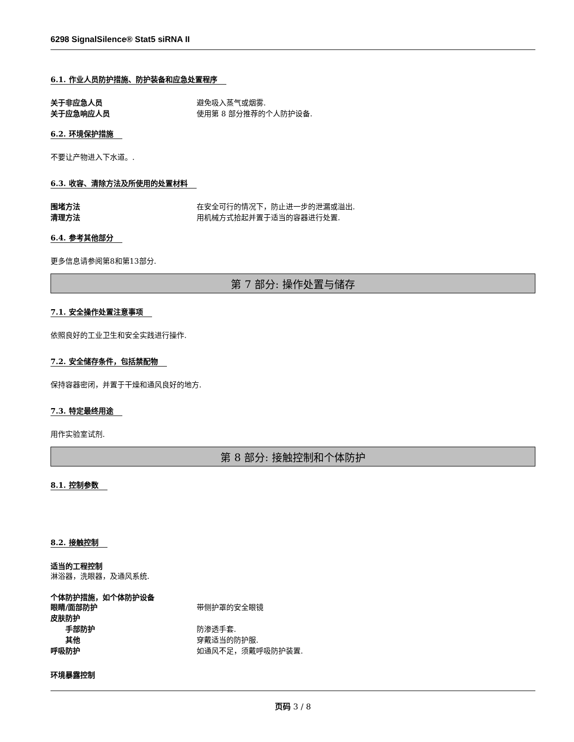6298 SignalSilence® Stat5 siRNA II
6.1. 作业人员防护措施、防护装备和应急处置程序
关于非应急人员 避免吸入蒸气或烟雾.
关于应急响应人员 使用第 8 部分推荐的个人防护设备.
6.2. 环境保护措施
不要让产物进入下水道。.
6.3. 收容、清除方法及所使用的处置材料
围堵方法 在安全可行的情况下，防止进一步的泄漏或溢出.
清理方法 用机械方式拾起并置于适当的容器进行处置.
6.4. 参考其他部分
更多信息请参阅第8和第13部分.
第 7 部分: 操作处置与储存
7.1. 安全操作处置注意事项
依照良好的工业卫生和安全实践进行操作.
7.2. 安全储存条件，包括禁配物
保持容器密闭，并置于干燥和通风良好的地方.
7.3. 特定最终用途
用作实验室试剂.
第 8 部分: 接触控制和个体防护
8.1. 控制参数 8.2. 接触控制
适当的工程控制
淋浴器，洗眼器，及通风系统.
个体防护措施，如个体防护设备
眼睛/面部防护 带侧护罩的安全眼镜
皮肤防护
手部防护 防渗透手套.
其他 穿戴适当的防护服.
呼吸防护 如通风不足，须戴呼吸防护装置.
环境暴露控制
页码 3 / 8